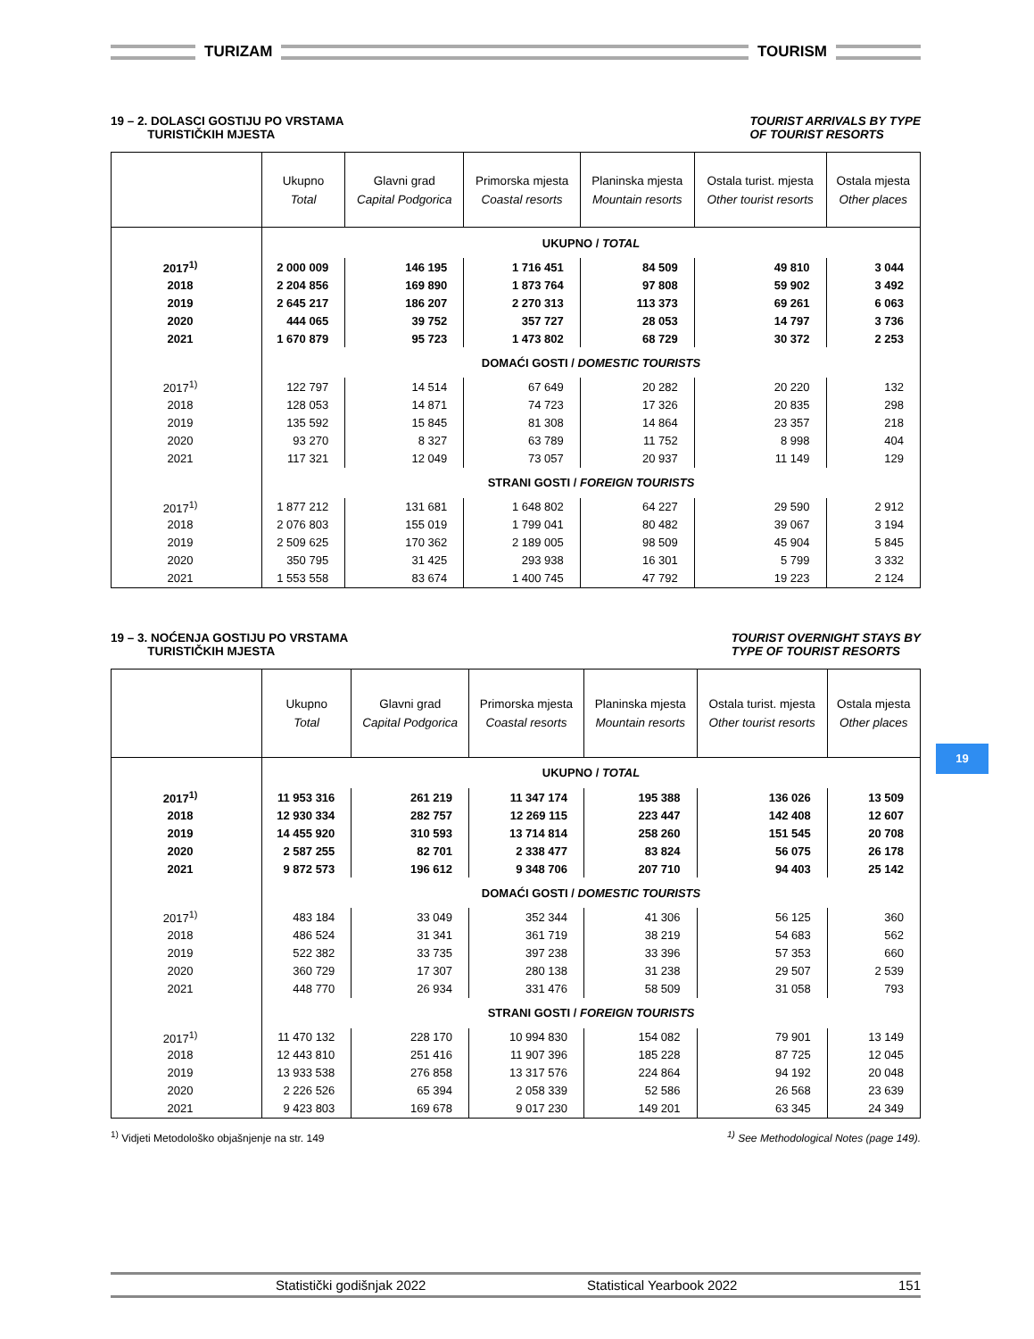TURIZAM
TOURISM
19 – 2. DOLASCI GOSTIJU PO VRSTAMA
TURISTIČKIH MJESTA
TOURIST ARRIVALS BY TYPE
OF TOURIST RESORTS
| | Ukupno Total | Glavni grad Capital Podgorica | Primorska mjesta Coastal resorts | Planinska mjesta Mountain resorts | Ostala turist. mjesta Other tourist resorts | Ostala mjesta Other places |
| --- | --- | --- | --- | --- | --- | --- |
| | UKUPNO / TOTAL | | | | | |
| 2017<sup>1)</sup> | 2 000 009 | 146 195 | 1 716 451 | 84 509 | 49 810 | 3 044 |
| 2018 | 2 204 856 | 169 890 | 1 873 764 | 97 808 | 59 902 | 3 492 |
| 2019 | 2 645 217 | 186 207 | 2 270 313 | 113 373 | 69 261 | 6 063 |
| 2020 | 444 065 | 39 752 | 357 727 | 28 053 | 14 797 | 3 736 |
| 2021 | 1 670 879 | 95 723 | 1 473 802 | 68 729 | 30 372 | 2 253 |
| | DOMAĆI GOSTI / DOMESTIC TOURISTS | | | | | |
| 2017<sup>1)</sup> | 122 797 | 14 514 | 67 649 | 20 282 | 20 220 | 132 |
| 2018 | 128 053 | 14 871 | 74 723 | 17 326 | 20 835 | 298 |
| 2019 | 135 592 | 15 845 | 81 308 | 14 864 | 23 357 | 218 |
| 2020 | 93 270 | 8 327 | 63 789 | 11 752 | 8 998 | 404 |
| 2021 | 117 321 | 12 049 | 73 057 | 20 937 | 11 149 | 129 |
| | STRANI GOSTI / FOREIGN TOURISTS | | | | | |
| 2017<sup>1)</sup> | 1 877 212 | 131 681 | 1 648 802 | 64 227 | 29 590 | 2 912 |
| 2018 | 2 076 803 | 155 019 | 1 799 041 | 80 482 | 39 067 | 3 194 |
| 2019 | 2 509 625 | 170 362 | 2 189 005 | 98 509 | 45 904 | 5 845 |
| 2020 | 350 795 | 31 425 | 293 938 | 16 301 | 5 799 | 3 332 |
| 2021 | 1 553 558 | 83 674 | 1 400 745 | 47 792 | 19 223 | 2 124 |
19 – 3. NOĆENJA GOSTIJU PO VRSTAMA
TURISTIČKIH MJESTA
TOURIST OVERNIGHT STAYS BY
TYPE OF TOURIST RESORTS
| | Ukupno Total | Glavni grad Capital Podgorica | Primorska mjesta Coastal resorts | Planinska mjesta Mountain resorts | Ostala turist. mjesta Other tourist resorts | Ostala mjesta Other places |
| --- | --- | --- | --- | --- | --- | --- |
| | UKUPNO / TOTAL | | | | | |
| 2017<sup>1)</sup> | 11 953 316 | 261 219 | 11 347 174 | 195 388 | 136 026 | 13 509 |
| 2018 | 12 930 334 | 282 757 | 12 269 115 | 223 447 | 142 408 | 12 607 |
| 2019 | 14 455 920 | 310 593 | 13 714 814 | 258 260 | 151 545 | 20 708 |
| 2020 | 2 587 255 | 82 701 | 2 338 477 | 83 824 | 56 075 | 26 178 |
| 2021 | 9 872 573 | 196 612 | 9 348 706 | 207 710 | 94 403 | 25 142 |
| | DOMAĆI GOSTI / DOMESTIC TOURISTS | | | | | |
| 2017<sup>1)</sup> | 483 184 | 33 049 | 352 344 | 41 306 | 56 125 | 360 |
| 2018 | 486 524 | 31 341 | 361 719 | 38 219 | 54 683 | 562 |
| 2019 | 522 382 | 33 735 | 397 238 | 33 396 | 57 353 | 660 |
| 2020 | 360 729 | 17 307 | 280 138 | 31 238 | 29 507 | 2 539 |
| 2021 | 448 770 | 26 934 | 331 476 | 58 509 | 31 058 | 793 |
| | STRANI GOSTI / FOREIGN TOURISTS | | | | | |
| 2017<sup>1)</sup> | 11 470 132 | 228 170 | 10 994 830 | 154 082 | 79 901 | 13 149 |
| 2018 | 12 443 810 | 251 416 | 11 907 396 | 185 228 | 87 725 | 12 045 |
| 2019 | 13 933 538 | 276 858 | 13 317 576 | 224 864 | 94 192 | 20 048 |
| 2020 | 2 226 526 | 65 394 | 2 058 339 | 52 586 | 26 568 | 23 639 |
| 2021 | 9 423 803 | 169 678 | 9 017 230 | 149 201 | 63 345 | 24 349 |
<sup>1)</sup> Vidjeti Metodološko objašnjenje na str. 149
<sup>1)</sup> See Methodological Notes (page 149).
19
Statistički godišnjak 2022 Statistical Yearbook 2022 151